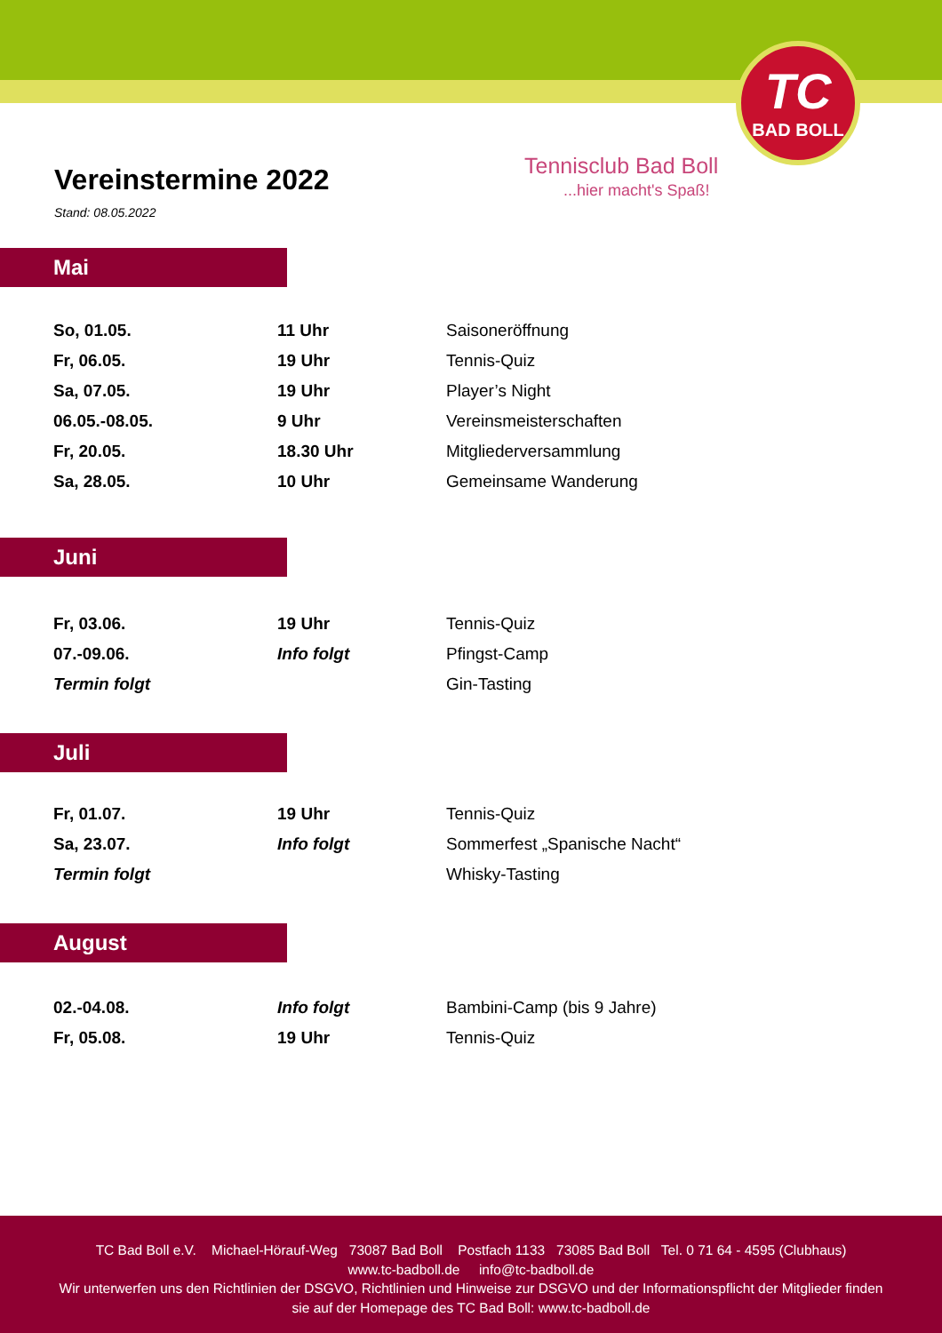TC
BAD BOLL
Tennisclub Bad Boll
...hier macht's Spaß!
Vereinstermine 2022
Stand: 08.05.2022
Mai
| So, 01.05. | 11 Uhr | Saisoneröffnung |
| Fr, 06.05. | 19 Uhr | Tennis-Quiz |
| Sa, 07.05. | 19 Uhr | Player’s Night |
| 06.05.-08.05. | 9 Uhr | Vereinsmeisterschaften |
| Fr, 20.05. | 18.30 Uhr | Mitgliederversammlung |
| Sa, 28.05. | 10 Uhr | Gemeinsame Wanderung |
Juni
| Fr, 03.06. | 19 Uhr | Tennis-Quiz |
| 07.-09.06. | Info folgt | Pfingst-Camp |
| Termin folgt | | Gin-Tasting |
Juli
| Fr, 01.07. | 19 Uhr | Tennis-Quiz |
| Sa, 23.07. | Info folgt | Sommerfest „Spanische Nacht“ |
| Termin folgt | | Whisky-Tasting |
August
| 02.-04.08. | Info folgt | Bambini-Camp (bis 9 Jahre) |
| Fr, 05.08. | 19 Uhr | Tennis-Quiz |
TC Bad Boll e.V. Michael-Hörauf-Weg 73087 Bad Boll Postfach 1133 73085 Bad Boll Tel. 0 71 64 - 4595 (Clubhaus)
www.tc-badboll.de info@tc-badboll.de
Wir unterwerfen uns den Richtlinien der DSGVO, Richtlinien und Hinweise zur DSGVO und der Informationspflicht der Mitglieder finden
sie auf der Homepage des TC Bad Boll: www.tc-badboll.de